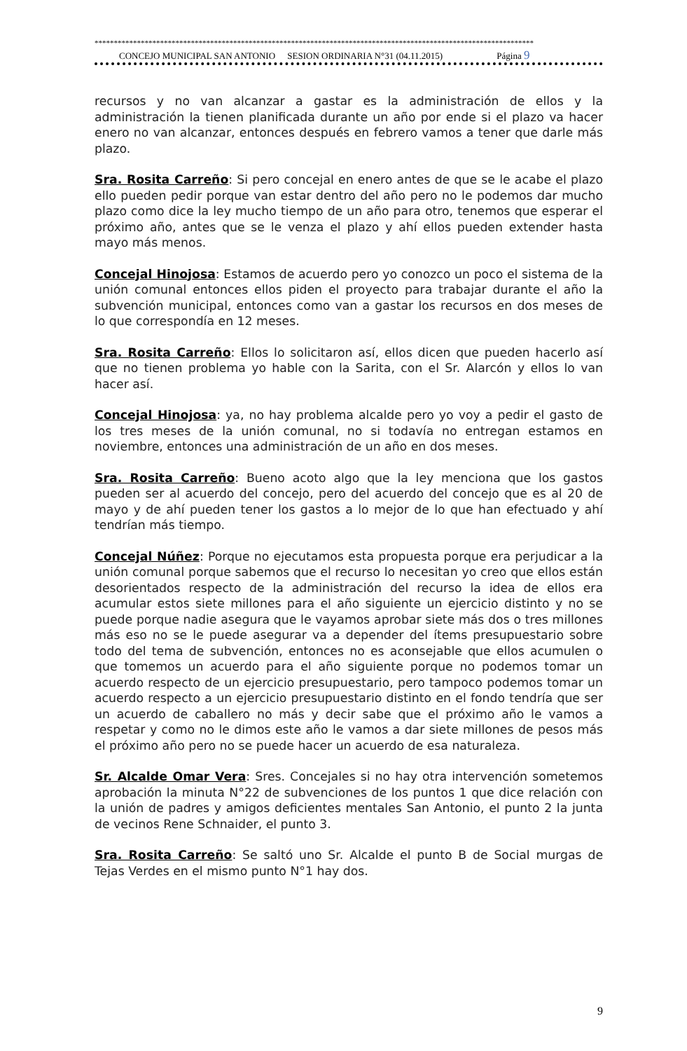******************************************************************************************************************
CONCEJO MUNICIPAL SAN ANTONIO SESION ORDINARIA N°31 (04.11.2015) Página 9
recursos y no van alcanzar a gastar es la administración de ellos y la administración la tienen planificada durante un año por ende si el plazo va hacer enero no van alcanzar, entonces después en febrero vamos a tener que darle más plazo.
Sra. Rosita Carreño: Si pero concejal en enero antes de que se le acabe el plazo ello pueden pedir porque van estar dentro del año pero no le podemos dar mucho plazo como dice la ley mucho tiempo de un año para otro, tenemos que esperar el próximo año, antes que se le venza el plazo y ahí ellos pueden extender hasta mayo más menos.
Concejal Hinojosa: Estamos de acuerdo pero yo conozco un poco el sistema de la unión comunal entonces ellos piden el proyecto para trabajar durante el año la subvención municipal, entonces como van a gastar los recursos en dos meses de lo que correspondía en 12 meses.
Sra. Rosita Carreño: Ellos lo solicitaron así, ellos dicen que pueden hacerlo así que no tienen problema yo hable con la Sarita, con el Sr. Alarcón y ellos lo van hacer así.
Concejal Hinojosa: ya, no hay problema alcalde pero yo voy a pedir el gasto de los tres meses de la unión comunal, no si todavía no entregan estamos en noviembre, entonces una administración de un año en dos meses.
Sra. Rosita Carreño: Bueno acoto algo que la ley menciona que los gastos pueden ser al acuerdo del concejo, pero del acuerdo del concejo que es al 20 de mayo y de ahí pueden tener los gastos a lo mejor de lo que han efectuado y ahí tendrían más tiempo.
Concejal Núñez: Porque no ejecutamos esta propuesta porque era perjudicar a la unión comunal porque sabemos que el recurso lo necesitan yo creo que ellos están desorientados respecto de la administración del recurso la idea de ellos era acumular estos siete millones para el año siguiente un ejercicio distinto y no se puede porque nadie asegura que le vayamos aprobar siete más dos o tres millones más eso no se le puede asegurar va a depender del ítems presupuestario sobre todo del tema de subvención, entonces no es aconsejable que ellos acumulen o que tomemos un acuerdo para el año siguiente porque no podemos tomar un acuerdo respecto de un ejercicio presupuestario, pero tampoco podemos tomar un acuerdo respecto a un ejercicio presupuestario distinto en el fondo tendría que ser un acuerdo de caballero no más y decir sabe que el próximo año le vamos a respetar y como no le dimos este año le vamos a dar siete millones de pesos más el próximo año pero no se puede hacer un acuerdo de esa naturaleza.
Sr. Alcalde Omar Vera: Sres. Concejales si no hay otra intervención sometemos aprobación la minuta N°22 de subvenciones de los puntos 1 que dice relación con la unión de padres y amigos deficientes mentales San Antonio, el punto 2 la junta de vecinos Rene Schnaider, el punto 3.
Sra. Rosita Carreño: Se saltó uno Sr. Alcalde el punto B de Social murgas de Tejas Verdes en el mismo punto N°1 hay dos.
9